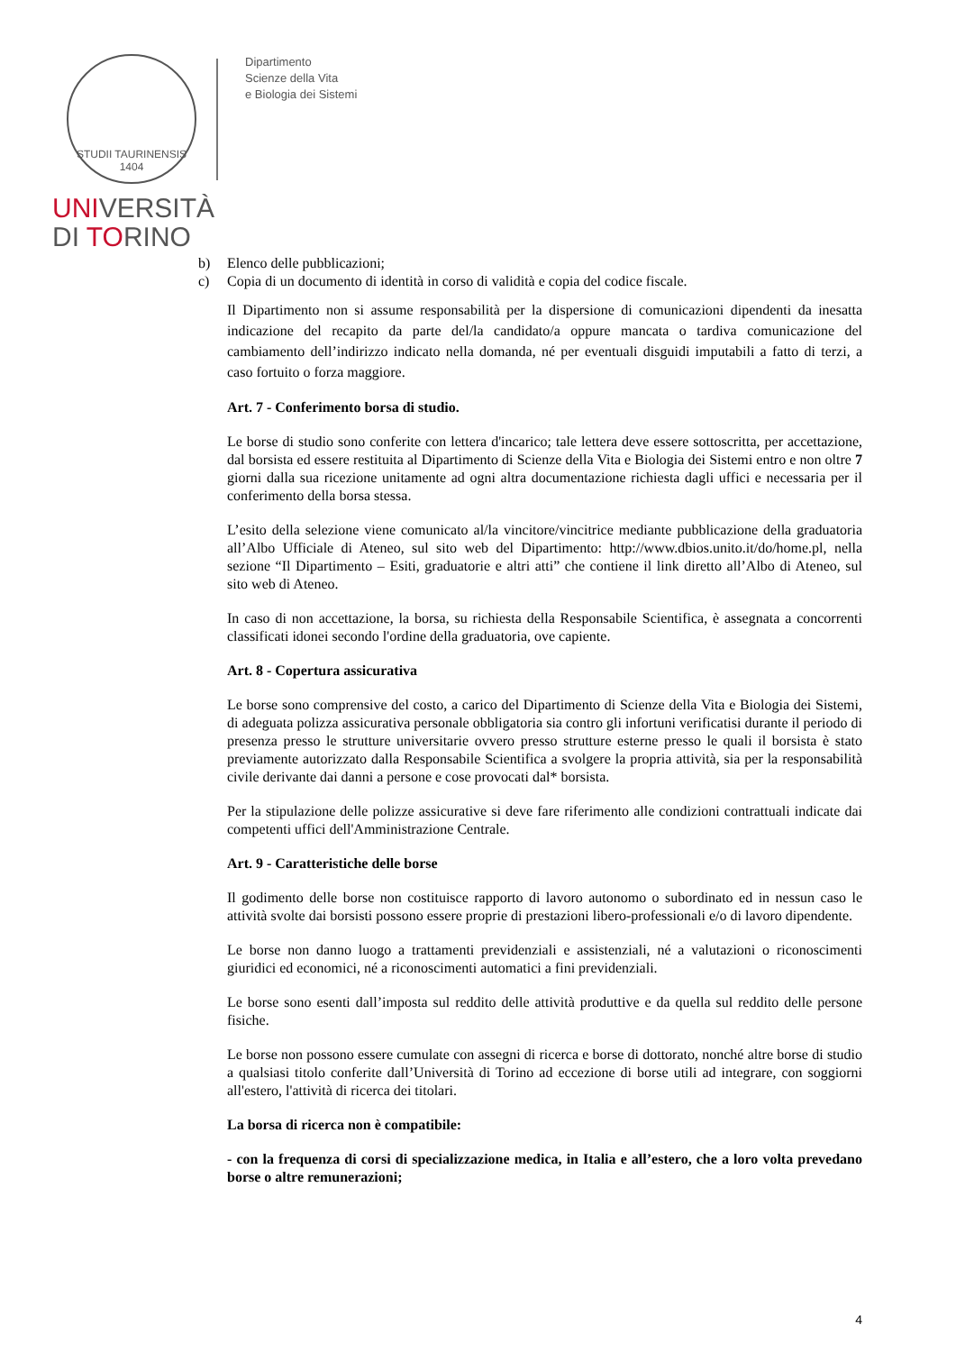STUDII TAURINENSIS 1404
Dipartimento
Scienze della Vita
e Biologia dei Sistemi
UNIVERSITÀ
DI TORINO
b) Elenco delle pubblicazioni;
c) Copia di un documento di identità in corso di validità e copia del codice fiscale.
Il Dipartimento non si assume responsabilità per la dispersione di comunicazioni dipendenti da inesatta indicazione del recapito da parte del/la candidato/a oppure mancata o tardiva comunicazione del cambiamento dell’indirizzo indicato nella domanda, né per eventuali disguidi imputabili a fatto di terzi, a caso fortuito o forza maggiore.
Art. 7 - Conferimento borsa di studio.
Le borse di studio sono conferite con lettera d'incarico; tale lettera deve essere sottoscritta, per accettazione, dal borsista ed essere restituita al Dipartimento di Scienze della Vita e Biologia dei Sistemi entro e non oltre 7 giorni dalla sua ricezione unitamente ad ogni altra documentazione richiesta dagli uffici e necessaria per il conferimento della borsa stessa.
L’esito della selezione viene comunicato al/la vincitore/vincitrice mediante pubblicazione della graduatoria all’Albo Ufficiale di Ateneo, sul sito web del Dipartimento: http://www.dbios.unito.it/do/home.pl, nella sezione “Il Dipartimento – Esiti, graduatorie e altri atti” che contiene il link diretto all’Albo di Ateneo, sul sito web di Ateneo.
In caso di non accettazione, la borsa, su richiesta della Responsabile Scientifica, è assegnata a concorrenti classificati idonei secondo l'ordine della graduatoria, ove capiente.
Art. 8 - Copertura assicurativa
Le borse sono comprensive del costo, a carico del Dipartimento di Scienze della Vita e Biologia dei Sistemi, di adeguata polizza assicurativa personale obbligatoria sia contro gli infortuni verificatisi durante il periodo di presenza presso le strutture universitarie ovvero presso strutture esterne presso le quali il borsista è stato previamente autorizzato dalla Responsabile Scientifica a svolgere la propria attività, sia per la responsabilità civile derivante dai danni a persone e cose provocati dal* borsista.
Per la stipulazione delle polizze assicurative si deve fare riferimento alle condizioni contrattuali indicate dai competenti uffici dell'Amministrazione Centrale.
Art. 9 - Caratteristiche delle borse
Il godimento delle borse non costituisce rapporto di lavoro autonomo o subordinato ed in nessun caso le attività svolte dai borsisti possono essere proprie di prestazioni libero-professionali e/o di lavoro dipendente.
Le borse non danno luogo a trattamenti previdenziali e assistenziali, né a valutazioni o riconoscimenti giuridici ed economici, né a riconoscimenti automatici a fini previdenziali.
Le borse sono esenti dall’imposta sul reddito delle attività produttive e da quella sul reddito delle persone fisiche.
Le borse non possono essere cumulate con assegni di ricerca e borse di dottorato, nonché altre borse di studio a qualsiasi titolo conferite dall’Università di Torino ad eccezione di borse utili ad integrare, con soggiorni all'estero, l'attività di ricerca dei titolari.
La borsa di ricerca non è compatibile:
- con la frequenza di corsi di specializzazione medica, in Italia e all’estero, che a loro volta prevedano borse o altre remunerazioni;
4